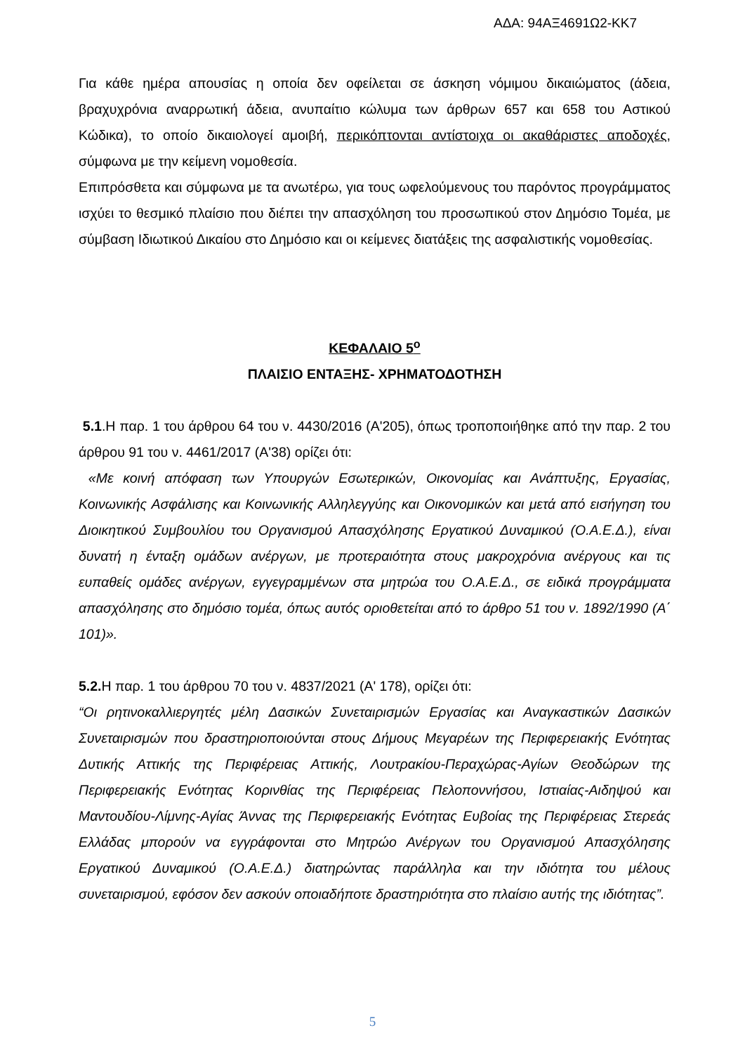ΑΔΑ: 94ΑΞ4691Ω2-ΚΚ7
Για κάθε ημέρα απουσίας η οποία δεν οφείλεται σε άσκηση νόμιμου δικαιώματος (άδεια, βραχυχρόνια αναρρωτική άδεια, ανυπαίτιο κώλυμα των άρθρων 657 και 658 του Αστικού Κώδικα), το οποίο δικαιολογεί αμοιβή, περικόπτονται αντίστοιχα οι ακαθάριστες αποδοχές, σύμφωνα με την κείμενη νομοθεσία.
Επιπρόσθετα και σύμφωνα με τα ανωτέρω, για τους ωφελούμενους του παρόντος προγράμματος ισχύει το θεσμικό πλαίσιο που διέπει την απασχόληση του προσωπικού στον Δημόσιο Τομέα, με σύμβαση Ιδιωτικού Δικαίου στο Δημόσιο και οι κείμενες διατάξεις της ασφαλιστικής νομοθεσίας.
ΚΕΦΑΛΑΙΟ 5<sup>ο</sup>
ΠΛΑΙΣΙΟ ΕΝΤΑΞΗΣ- ΧΡΗΜΑΤΟΔΟΤΗΣΗ
5.1.Η παρ. 1 του άρθρου 64 του ν. 4430/2016 (Α'205), όπως τροποποιήθηκε από την παρ. 2 του άρθρου 91 του ν. 4461/2017 (Α'38) ορίζει ότι:
«Με κοινή απόφαση των Υπουργών Εσωτερικών, Οικονομίας και Ανάπτυξης, Εργασίας, Κοινωνικής Ασφάλισης και Κοινωνικής Αλληλεγγύης και Οικονομικών και μετά από εισήγηση του Διοικητικού Συμβουλίου του Οργανισμού Απασχόλησης Εργατικού Δυναμικού (Ο.Α.Ε.Δ.), είναι δυνατή η ένταξη ομάδων ανέργων, με προτεραιότητα στους μακροχρόνια ανέργους και τις ευπαθείς ομάδες ανέργων, εγγεγραμμένων στα μητρώα του Ο.Α.Ε.Δ., σε ειδικά προγράμματα απασχόλησης στο δημόσιο τομέα, όπως αυτός οριοθετείται από το άρθρο 51 του ν. 1892/1990 (Α΄ 101)».
5.2. Η παρ. 1 του άρθρου 70 του ν. 4837/2021 (Α' 178), ορίζει ότι:
“Οι ρητινοκαλλιεργητές μέλη Δασικών Συνεταιρισμών Εργασίας και Αναγκαστικών Δασικών Συνεταιρισμών που δραστηριοποιούνται στους Δήμους Μεγαρέων της Περιφερειακής Ενότητας Δυτικής Αττικής της Περιφέρειας Αττικής, Λουτρακίου-Περαχώρας-Αγίων Θεοδώρων της Περιφερειακής Ενότητας Κορινθίας της Περιφέρειας Πελοποννήσου, Ιστιαίας-Αιδηψού και Μαντουδίου-Λίμνης-Αγίας Άννας της Περιφερειακής Ενότητας Ευβοίας της Περιφέρειας Στερεάς Ελλάδας μπορούν να εγγράφονται στο Μητρώο Ανέργων του Οργανισμού Απασχόλησης Εργατικού Δυναμικού (Ο.Α.Ε.Δ.) διατηρώντας παράλληλα και την ιδιότητα του μέλους συνεταιρισμού, εφόσον δεν ασκούν οποιαδήποτε δραστηριότητα στο πλαίσιο αυτής της ιδιότητας”.
5